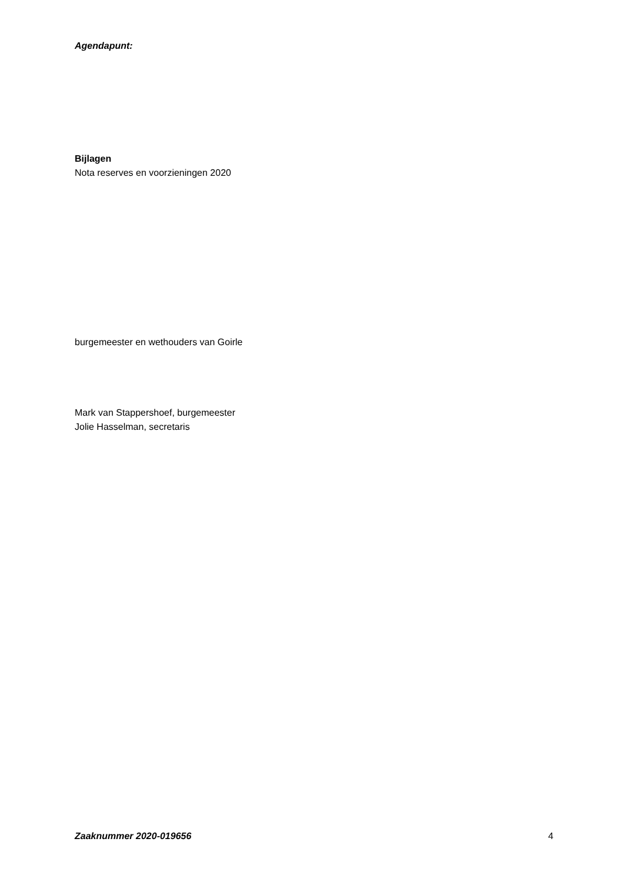Agendapunt:
Bijlagen
Nota reserves en voorzieningen 2020
burgemeester en wethouders van Goirle
Mark van Stappershoef, burgemeester
Jolie Hasselman, secretaris
Zaaknummer 2020-019656 4